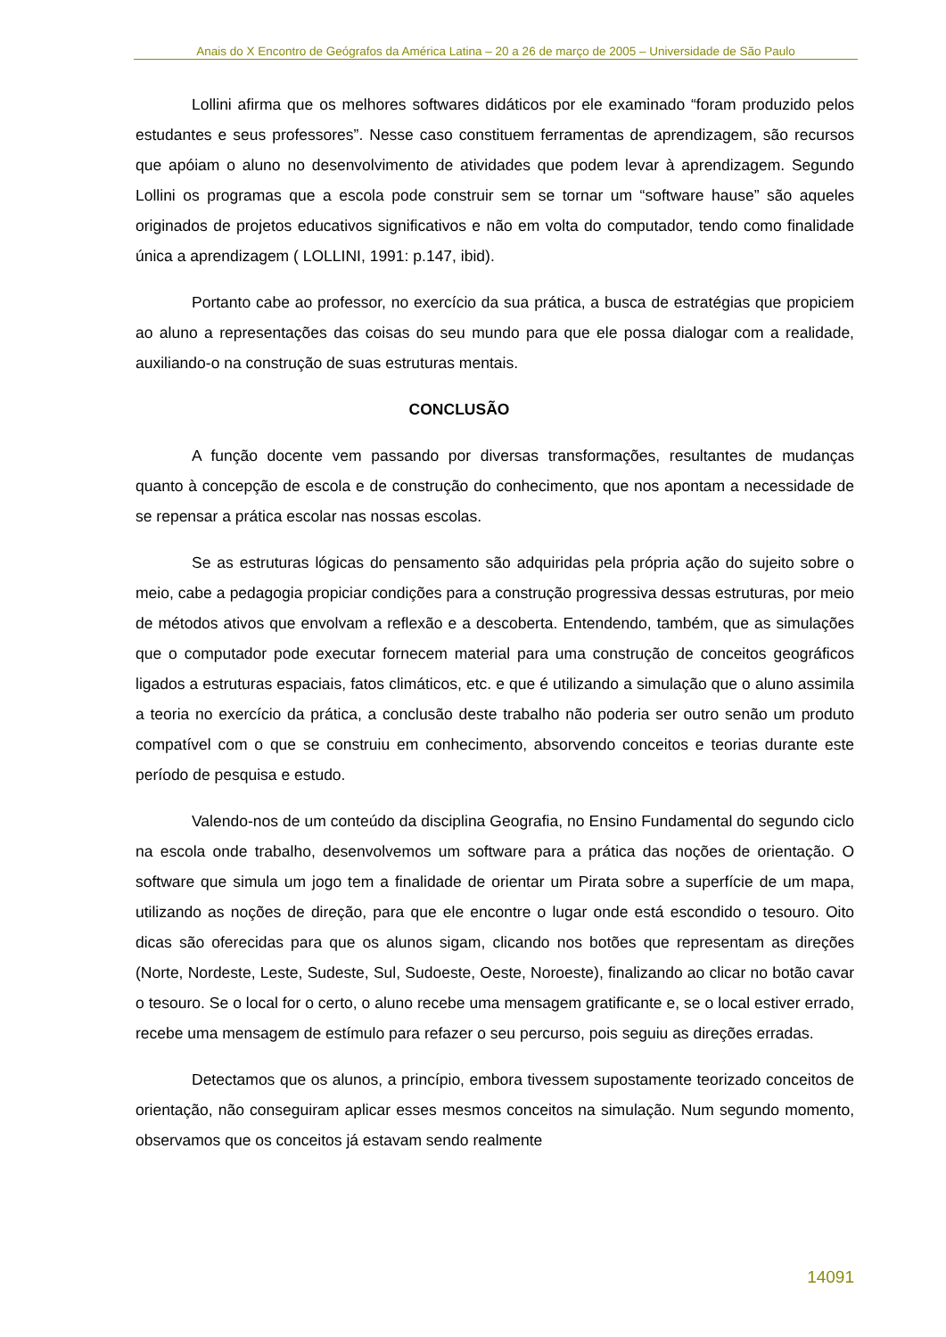Anais do X Encontro de Geógrafos da América Latina – 20 a 26 de março de 2005 – Universidade de São Paulo
Lollini afirma que os melhores softwares didáticos por ele examinado “foram produzido pelos estudantes e seus professores”. Nesse caso constituem ferramentas de aprendizagem, são recursos que apóiam o aluno no desenvolvimento de atividades que podem levar à aprendizagem. Segundo Lollini os programas que a escola pode construir sem se tornar um “software hause” são aqueles originados de projetos educativos significativos e não em volta do computador, tendo como finalidade única a aprendizagem ( LOLLINI, 1991: p.147, ibid).
Portanto cabe ao professor, no exercício da sua prática, a busca de estratégias que propiciem ao aluno a representações das coisas do seu mundo para que ele possa dialogar com a realidade, auxiliando-o na construção de suas estruturas mentais.
CONCLUSÃO
A função docente vem passando por diversas transformações, resultantes de mudanças quanto à concepção de escola e de construção do conhecimento, que nos apontam a necessidade de se repensar a prática escolar nas nossas escolas.
Se as estruturas lógicas do pensamento são adquiridas pela própria ação do sujeito sobre o meio, cabe a pedagogia propiciar condições para a construção progressiva dessas estruturas, por meio de métodos ativos que envolvam a reflexão e a descoberta. Entendendo, também, que as simulações que o computador pode executar fornecem material para uma construção de conceitos geográficos ligados a estruturas espaciais, fatos climáticos, etc. e que é utilizando a simulação que o aluno assimila a teoria no exercício da prática, a conclusão deste trabalho não poderia ser outro senão um produto compatível com o que se construiu em conhecimento, absorvendo conceitos e teorias durante este período de pesquisa e estudo.
Valendo-nos de um conteúdo da disciplina Geografia, no Ensino Fundamental do segundo ciclo na escola onde trabalho, desenvolvemos um software para a prática das noções de orientação. O software que simula um jogo tem a finalidade de orientar um Pirata sobre a superfície de um mapa, utilizando as noções de direção, para que ele encontre o lugar onde está escondido o tesouro. Oito dicas são oferecidas para que os alunos sigam, clicando nos botões que representam as direções (Norte, Nordeste, Leste, Sudeste, Sul, Sudoeste, Oeste, Noroeste), finalizando ao clicar no botão cavar o tesouro. Se o local for o certo, o aluno recebe uma mensagem gratificante e, se o local estiver errado, recebe uma mensagem de estímulo para refazer o seu percurso, pois seguiu as direções erradas.
Detectamos que os alunos, a princípio, embora tivessem supostamente teorizado conceitos de orientação, não conseguiram aplicar esses mesmos conceitos na simulação. Num segundo momento, observamos que os conceitos já estavam sendo realmente
14091